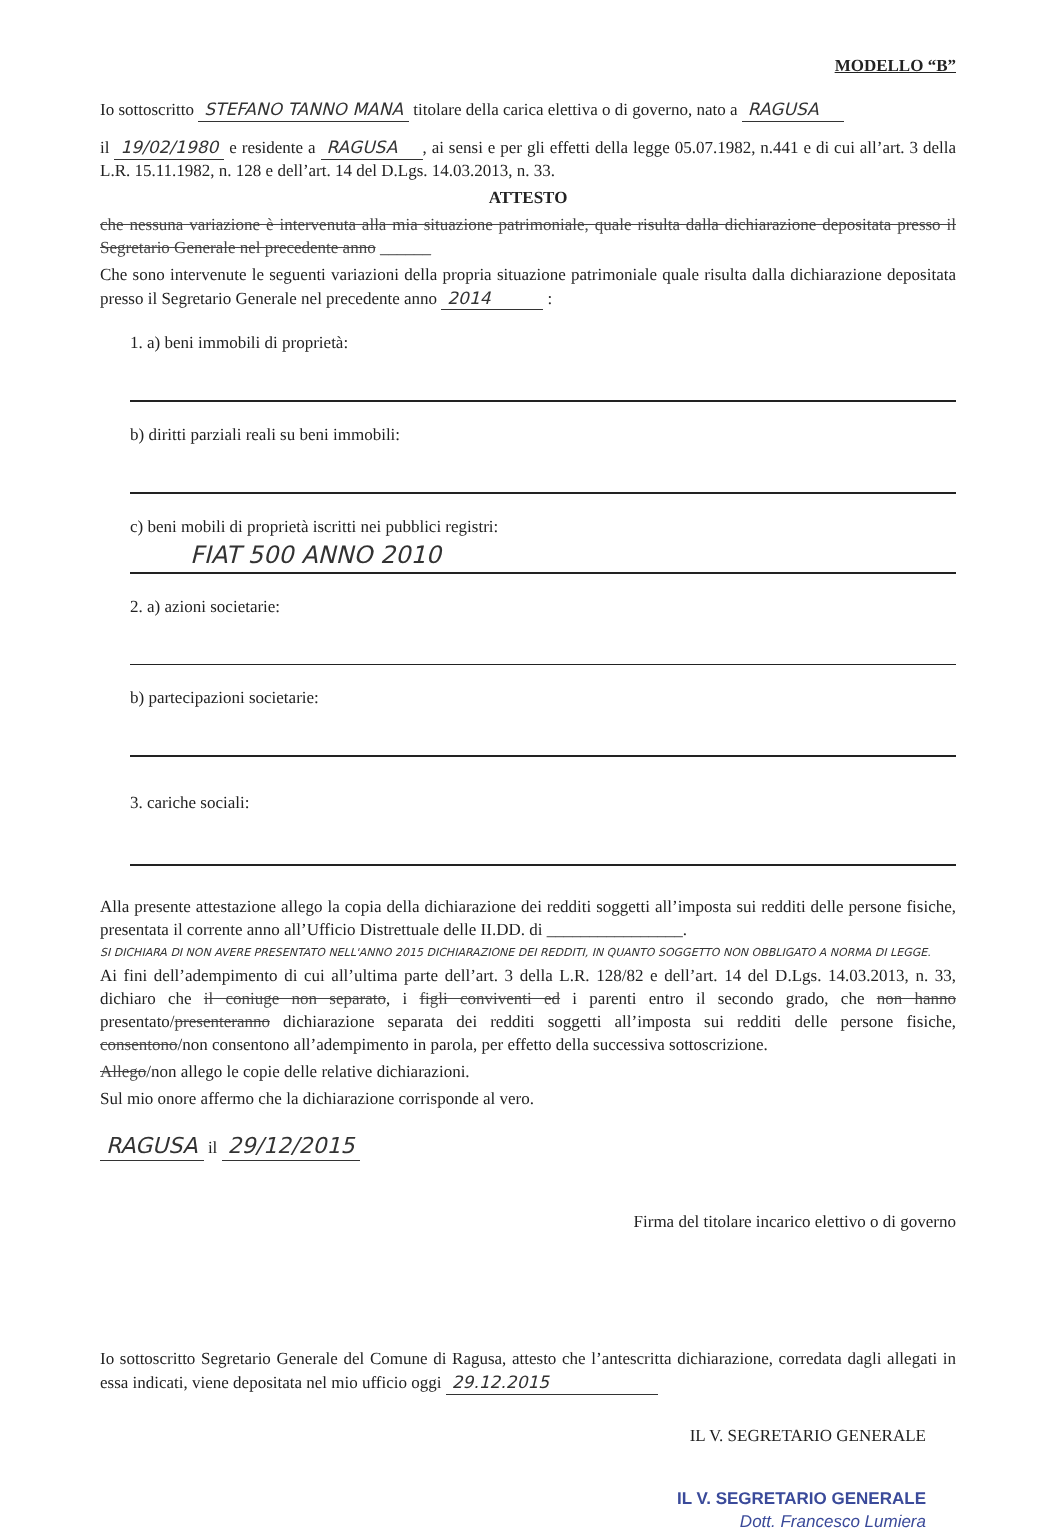MODELLO “B”
Io sottoscritto STEFANO TANNO MANA titolare della carica elettiva o di governo, nato a RAGUSA
il 19/02/1980 e residente a RAGUSA, ai sensi e per gli effetti della legge 05.07.1982, n.441 e di cui all’art. 3 della L.R. 15.11.1982, n. 128 e dell’art. 14 del D.Lgs. 14.03.2013, n. 33.
ATTESTO
che nessuna variazione è intervenuta alla mia situazione patrimoniale, quale risulta dalla dichiarazione depositata presso il Segretario Generale nel precedente anno ______
Che sono intervenute le seguenti variazioni della propria situazione patrimoniale quale risulta dalla dichiarazione depositata presso il Segretario Generale nel precedente anno 2014 :
1. a) beni immobili di proprietà:
b) diritti parziali reali su beni immobili:
c) beni mobili di proprietà iscritti nei pubblici registri:
FIAT 500 ANNO 2010
2. a) azioni societarie:
b) partecipazioni societarie:
3. cariche sociali:
Alla presente attestazione allego la copia della dichiarazione dei redditi soggetti all’imposta sui redditi delle persone fisiche, presentata il corrente anno all’Ufficio Distrettuale delle II.DD. di ________________.
SI DICHIARA DI NON AVERE PRESENTATO NELL'ANNO 2015 DICHIARAZIONE DEI REDDITI, IN QUANTO SOGGETTO NON OBBLIGATO A NORMA DI LEGGE.
Ai fini dell’adempimento di cui all’ultima parte dell’art. 3 della L.R. 128/82 e dell’art. 14 del D.Lgs. 14.03.2013, n. 33, dichiaro che il coniuge non separato, i figli conviventi ed i parenti entro il secondo grado, che non hanno presentato/presenteranno dichiarazione separata dei redditi soggetti all’imposta sui redditi delle persone fisiche, consentono/non consentono all’adempimento in parola, per effetto della successiva sottoscrizione.
Allego/non allego le copie delle relative dichiarazioni.
Sul mio onore affermo che la dichiarazione corrisponde al vero.
RAGUSA il 29/12/2015
Firma del titolare incarico elettivo o di governo
Io sottoscritto Segretario Generale del Comune di Ragusa, attesto che l’antescritta dichiarazione, corredata dagli allegati in essa indicati, viene depositata nel mio ufficio oggi 29.12.2015
IL V. SEGRETARIO GENERALE
IL V. SEGRETARIO GENERALE
Dott. Francesco Lumiera